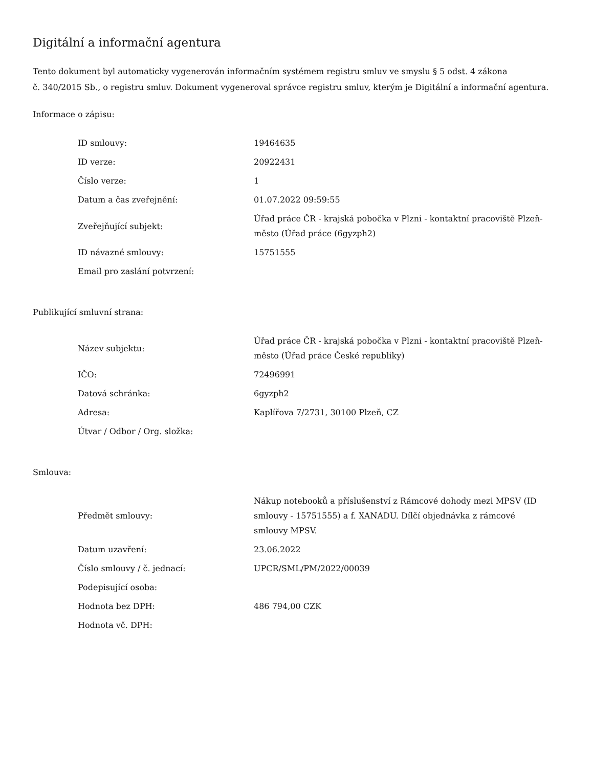Digitální a informační agentura
Tento dokument byl automaticky vygenerován informačním systémem registru smluv ve smyslu § 5 odst. 4 zákona
č. 340/2015 Sb., o registru smluv. Dokument vygeneroval správce registru smluv, kterým je Digitální a informační agentura.
Informace o zápisu:
| ID smlouvy: | 19464635 |
| ID verze: | 20922431 |
| Číslo verze: | 1 |
| Datum a čas zveřejnění: | 01.07.2022 09:59:55 |
| Zveřejňující subjekt: | Úřad práce ČR - krajská pobočka v Plzni - kontaktní pracoviště Plzeň-město (Úřad práce (6gyzph2) |
| ID návazné smlouvy: | 15751555 |
| Email pro zaslání potvrzení: | |
Publikující smluvní strana:
| Název subjektu: | Úřad práce ČR - krajská pobočka v Plzni - kontaktní pracoviště Plzeň-město (Úřad práce České republiky) |
| IČO: | 72496991 |
| Datová schránka: | 6gyzph2 |
| Adresa: | Kaplířova 7/2731, 30100 Plzeň, CZ |
| Útvar / Odbor / Org. složka: | |
Smlouva:
| Předmět smlouvy: | Nákup notebooků a příslušenství z Rámcové dohody mezi MPSV (ID smlouvy - 15751555) a f. XANADU. Dílčí objednávka z rámcové smlouvy MPSV. |
| Datum uzavření: | 23.06.2022 |
| Číslo smlouvy / č. jednací: | UPCR/SML/PM/2022/00039 |
| Podepisující osoba: | |
| Hodnota bez DPH: | 486 794,00 CZK |
| Hodnota vč. DPH: | |